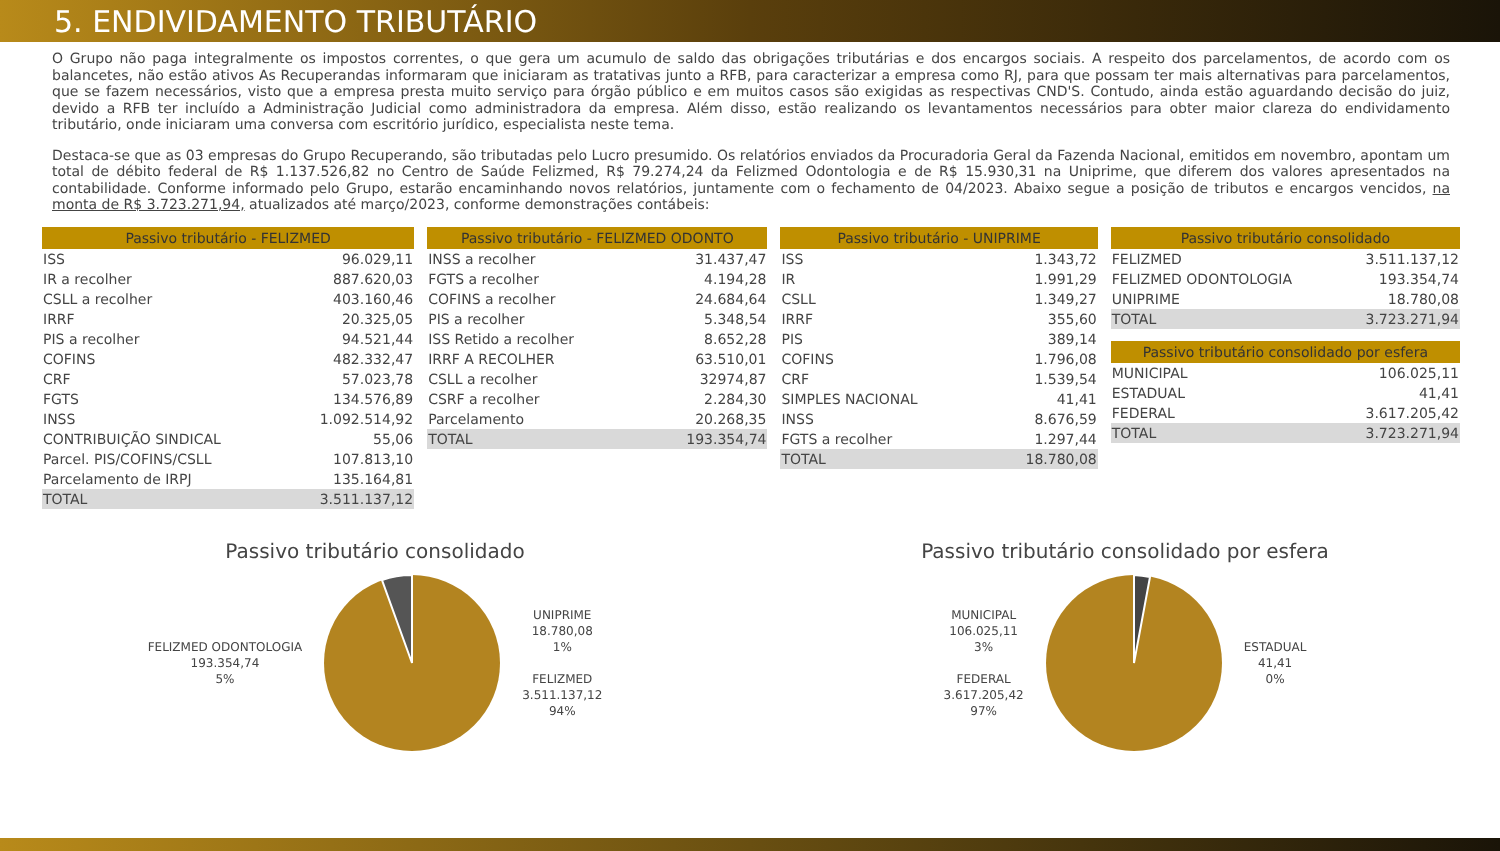5. ENDIVIDAMENTO TRIBUTÁRIO
O Grupo não paga integralmente os impostos correntes, o que gera um acumulo de saldo das obrigações tributárias e dos encargos sociais. A respeito dos parcelamentos, de acordo com os balancetes, não estão ativos As Recuperandas informaram que iniciaram as tratativas junto a RFB, para caracterizar a empresa como RJ, para que possam ter mais alternativas para parcelamentos, que se fazem necessários, visto que a empresa presta muito serviço para órgão público e em muitos casos são exigidas as respectivas CND'S. Contudo, ainda estão aguardando decisão do juiz, devido a RFB ter incluído a Administração Judicial como administradora da empresa. Além disso, estão realizando os levantamentos necessários para obter maior clareza do endividamento tributário, onde iniciaram uma conversa com escritório jurídico, especialista neste tema.
Destaca-se que as 03 empresas do Grupo Recuperando, são tributadas pelo Lucro presumido. Os relatórios enviados da Procuradoria Geral da Fazenda Nacional, emitidos em novembro, apontam um total de débito federal de R$ 1.137.526,82 no Centro de Saúde Felizmed, R$ 79.274,24 da Felizmed Odontologia e de R$ 15.930,31 na Uniprime, que diferem dos valores apresentados na contabilidade. Conforme informado pelo Grupo, estarão encaminhando novos relatórios, juntamente com o fechamento de 04/2023. Abaixo segue a posição de tributos e encargos vencidos, na monta de R$ 3.723.271,94, atualizados até março/2023, conforme demonstrações contábeis:
| Passivo tributário - FELIZMED | |
| --- | --- |
| ISS | 96.029,11 |
| IR a recolher | 887.620,03 |
| CSLL a recolher | 403.160,46 |
| IRRF | 20.325,05 |
| PIS a recolher | 94.521,44 |
| COFINS | 482.332,47 |
| CRF | 57.023,78 |
| FGTS | 134.576,89 |
| INSS | 1.092.514,92 |
| CONTRIBUIÇÃO SINDICAL | 55,06 |
| Parcel. PIS/COFINS/CSLL | 107.813,10 |
| Parcelamento de IRPJ | 135.164,81 |
| TOTAL | 3.511.137,12 |
| Passivo tributário - FELIZMED ODONTO | |
| --- | --- |
| INSS a recolher | 31.437,47 |
| FGTS a recolher | 4.194,28 |
| COFINS a recolher | 24.684,64 |
| PIS a recolher | 5.348,54 |
| ISS Retido a recolher | 8.652,28 |
| IRRF A RECOLHER | 63.510,01 |
| CSLL a recolher | 32974,87 |
| CSRF a recolher | 2.284,30 |
| Parcelamento | 20.268,35 |
| TOTAL | 193.354,74 |
| Passivo tributário - UNIPRIME | |
| --- | --- |
| ISS | 1.343,72 |
| IR | 1.991,29 |
| CSLL | 1.349,27 |
| IRRF | 355,60 |
| PIS | 389,14 |
| COFINS | 1.796,08 |
| CRF | 1.539,54 |
| SIMPLES NACIONAL | 41,41 |
| INSS | 8.676,59 |
| FGTS a recolher | 1.297,44 |
| TOTAL | 18.780,08 |
| Passivo tributário consolidado | |
| --- | --- |
| FELIZMED | 3.511.137,12 |
| FELIZMED ODONTOLOGIA | 193.354,74 |
| UNIPRIME | 18.780,08 |
| TOTAL | 3.723.271,94 |
| Passivo tributário consolidado por esfera | |
| --- | --- |
| MUNICIPAL | 106.025,11 |
| ESTADUAL | 41,41 |
| FEDERAL | 3.617.205,42 |
| TOTAL | 3.723.271,94 |
Passivo tributário consolidado
FELIZMED ODONTOLOGIA
193.354,74
5%
UNIPRIME
18.780,08
1%
FELIZMED
3.511.137,12
94%
Passivo tributário consolidado por esfera
MUNICIPAL
106.025,11
3%
FEDERAL
3.617.205,42
97%
ESTADUAL
41,41
0%